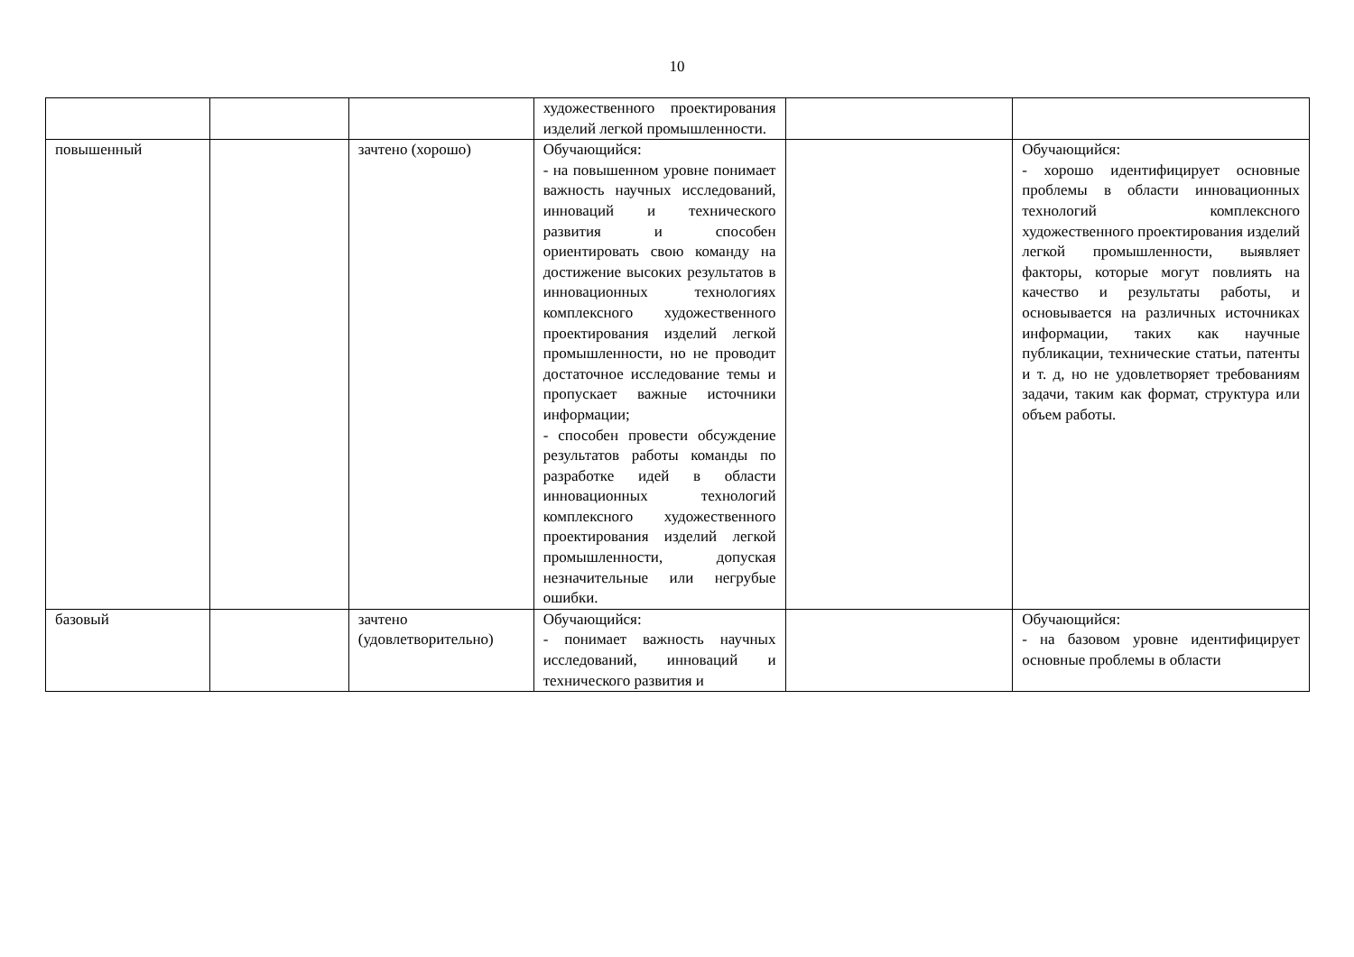10
| | | | художественного проектирования изделий легкой промышленности. | | |
| повышенный | | зачтено (хорошо) | Обучающийся: - на повышенном уровне понимает важность научных исследований, инноваций и технического развития и способен ориентировать свою команду на достижение высоких результатов в инновационных технологиях комплексного художественного проектирования изделий легкой промышленности, но не проводит достаточное исследование темы и пропускает важные источники информации; - способен провести обсуждение результатов работы команды по разработке идей в области инновационных технологий комплексного художественного проектирования изделий легкой промышленности, допуская незначительные или негрубые ошибки. | | Обучающийся: - хорошо идентифицирует основные проблемы в области инновационных технологий комплексного художественного проектирования изделий легкой промышленности, выявляет факторы, которые могут повлиять на качество и результаты работы, и основывается на различных источниках информации, таких как научные публикации, технические статьи, патенты и т. д, но не удовлетворяет требованиям задачи, таким как формат, структура или объем работы. |
| базовый | | зачтено (удовлетворительно) | Обучающийся: - понимает важность научных исследований, инноваций и технического развития и | | Обучающийся: - на базовом уровне идентифицирует основные проблемы в области |